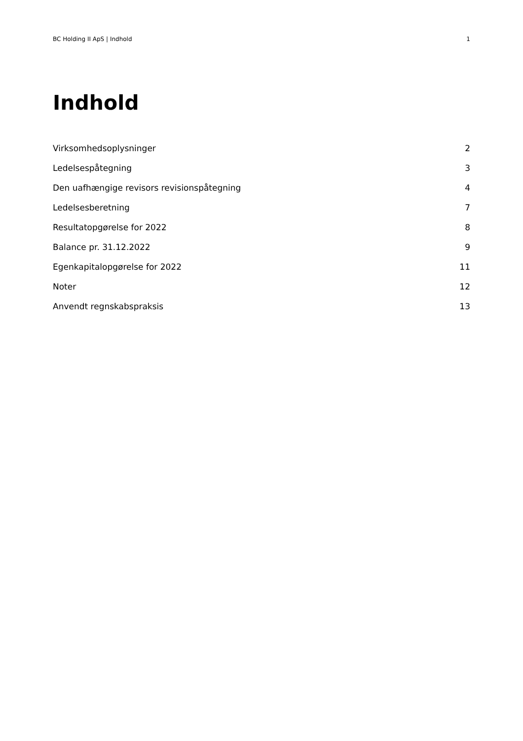BC Holding II ApS | Indhold 1
Indhold
Virksomhedsoplysninger 2
Ledelsespåtegning 3
Den uafhængige revisors revisionspåtegning 4
Ledelsesberetning 7
Resultatopgørelse for 2022 8
Balance pr. 31.12.2022 9
Egenkapitalopgørelse for 2022 11
Noter 12
Anvendt regnskabspraksis 13